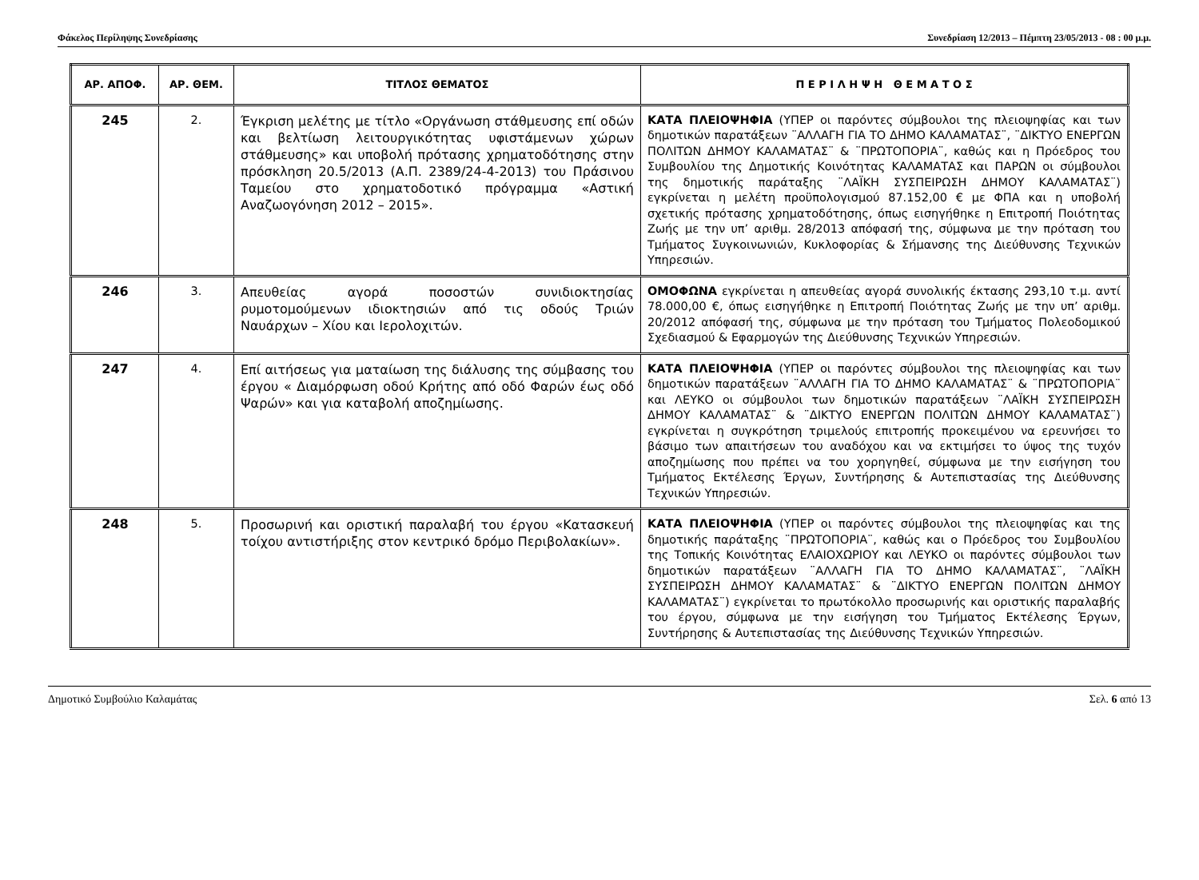Φάκελος Περίληψης Συνεδρίασης Συνεδρίαση 12/2013 – Πέμπτη 23/05/2013 - 08 : 00 μ.μ.
| ΑΡ. ΑΠΟΦ. | ΑΡ. ΘΕΜ. | ΤΙΤΛΟΣ ΘΕΜΑΤΟΣ | Π Ε Ρ Ι Λ Η Ψ Η Θ Ε Μ Α Τ Ο Σ |
| --- | --- | --- | --- |
| 245 | 2. | Έγκριση μελέτης με τίτλο «Οργάνωση στάθμευσης επί οδών και βελτίωση λειτουργικότητας υφιστάμενων χώρων στάθμευσης» και υποβολή πρότασης χρηματοδότησης στην πρόσκληση 20.5/2013 (Α.Π. 2389/24-4-2013) του Πράσινου Ταμείου στο χρηματοδοτικό πρόγραμμα «Αστική Αναζωογόνηση 2012 – 2015». | ΚΑΤΑ ΠΛΕΙΟΨΗΦΙΑ (ΥΠΕΡ οι παρόντες σύμβουλοι της πλειοψηφίας και των δημοτικών παρατάξεων ¨ΑΛΛΑΓΗ ΓΙΑ ΤΟ ΔΗΜΟ ΚΑΛΑΜΑΤΑΣ¨, ¨ΔΙΚΤΥΟ ΕΝΕΡΓΩΝ ΠΟΛΙΤΩΝ ΔΗΜΟΥ ΚΑΛΑΜΑΤΑΣ¨ & ¨ΠΡΩΤΟΠΟΡΙΑ¨, καθώς και η Πρόεδρος του Συμβουλίου της Δημοτικής Κοινότητας ΚΑΛΑΜΑΤΑΣ και ΠΑΡΩΝ οι σύμβουλοι της δημοτικής παράταξης ¨ΛΑΪΚΗ ΣΥΣΠΕΙΡΩΣΗ ΔΗΜΟΥ ΚΑΛΑΜΑΤΑΣ¨) εγκρίνεται η μελέτη προϋπολογισμού 87.152,00 € με ΦΠΑ και η υποβολή σχετικής πρότασης χρηματοδότησης, όπως εισηγήθηκε η Επιτροπή Ποιότητας Ζωής με την υπ’ αριθμ. 28/2013 απόφασή της, σύμφωνα με την πρόταση του Τμήματος Συγκοινωνιών, Κυκλοφορίας & Σήμανσης της Διεύθυνσης Τεχνικών Υπηρεσιών. |
| 246 | 3. | Απευθείας αγορά ποσοστών συνιδιοκτησίας ρυμοτομούμενων ιδιοκτησιών από τις οδούς Τριών Ναυάρχων – Χίου και Ιερολοχιτών. | ΟΜΟΦΩΝΑ εγκρίνεται η απευθείας αγορά συνολικής έκτασης 293,10 τ.μ. αντί 78.000,00 €, όπως εισηγήθηκε η Επιτροπή Ποιότητας Ζωής με την υπ’ αριθμ. 20/2012 απόφασή της, σύμφωνα με την πρόταση του Τμήματος Πολεοδομικού Σχεδιασμού & Εφαρμογών της Διεύθυνσης Τεχνικών Υπηρεσιών. |
| 247 | 4. | Επί αιτήσεως για ματαίωση της διάλυσης της σύμβασης του έργου « Διαμόρφωση οδού Κρήτης από οδό Φαρών έως οδό Ψαρών» και για καταβολή αποζημίωσης. | ΚΑΤΑ ΠΛΕΙΟΨΗΦΙΑ (ΥΠΕΡ οι παρόντες σύμβουλοι της πλειοψηφίας και των δημοτικών παρατάξεων ¨ΑΛΛΑΓΗ ΓΙΑ ΤΟ ΔΗΜΟ ΚΑΛΑΜΑΤΑΣ¨ & ¨ΠΡΩΤΟΠΟΡΙΑ¨ και ΛΕΥΚΟ οι σύμβουλοι των δημοτικών παρατάξεων ¨ΛΑΪΚΗ ΣΥΣΠΕΙΡΩΣΗ ΔΗΜΟΥ ΚΑΛΑΜΑΤΑΣ¨ & ¨ΔΙΚΤΥΟ ΕΝΕΡΓΩΝ ΠΟΛΙΤΩΝ ΔΗΜΟΥ ΚΑΛΑΜΑΤΑΣ¨) εγκρίνεται η συγκρότηση τριμελούς επιτροπής προκειμένου να ερευνήσει το βάσιμο των απαιτήσεων του αναδόχου και να εκτιμήσει το ύψος της τυχόν αποζημίωσης που πρέπει να του χορηγηθεί, σύμφωνα με την εισήγηση του Τμήματος Εκτέλεσης Έργων, Συντήρησης & Αυτεπιστασίας της Διεύθυνσης Τεχνικών Υπηρεσιών. |
| 248 | 5. | Προσωρινή και οριστική παραλαβή του έργου «Κατασκευή τοίχου αντιστήριξης στον κεντρικό δρόμο Περιβολακίων». | ΚΑΤΑ ΠΛΕΙΟΨΗΦΙΑ (ΥΠΕΡ οι παρόντες σύμβουλοι της πλειοψηφίας και της δημοτικής παράταξης ¨ΠΡΩΤΟΠΟΡΙΑ¨, καθώς και ο Πρόεδρος του Συμβουλίου της Τοπικής Κοινότητας ΕΛΑΙΟΧΩΡΙΟΥ και ΛΕΥΚΟ οι παρόντες σύμβουλοι των δημοτικών παρατάξεων ¨ΑΛΛΑΓΗ ΓΙΑ ΤΟ ΔΗΜΟ ΚΑΛΑΜΑΤΑΣ¨, ¨ΛΑΪΚΗ ΣΥΣΠΕΙΡΩΣΗ ΔΗΜΟΥ ΚΑΛΑΜΑΤΑΣ¨ & ¨ΔΙΚΤΥΟ ΕΝΕΡΓΩΝ ΠΟΛΙΤΩΝ ΔΗΜΟΥ ΚΑΛΑΜΑΤΑΣ¨) εγκρίνεται το πρωτόκολλο προσωρινής και οριστικής παραλαβής του έργου, σύμφωνα με την εισήγηση του Τμήματος Εκτέλεσης Έργων, Συντήρησης & Αυτεπιστασίας της Διεύθυνσης Τεχνικών Υπηρεσιών. |
Δημοτικό Συμβούλιο Καλαμάτας Σελ. 6 από 13